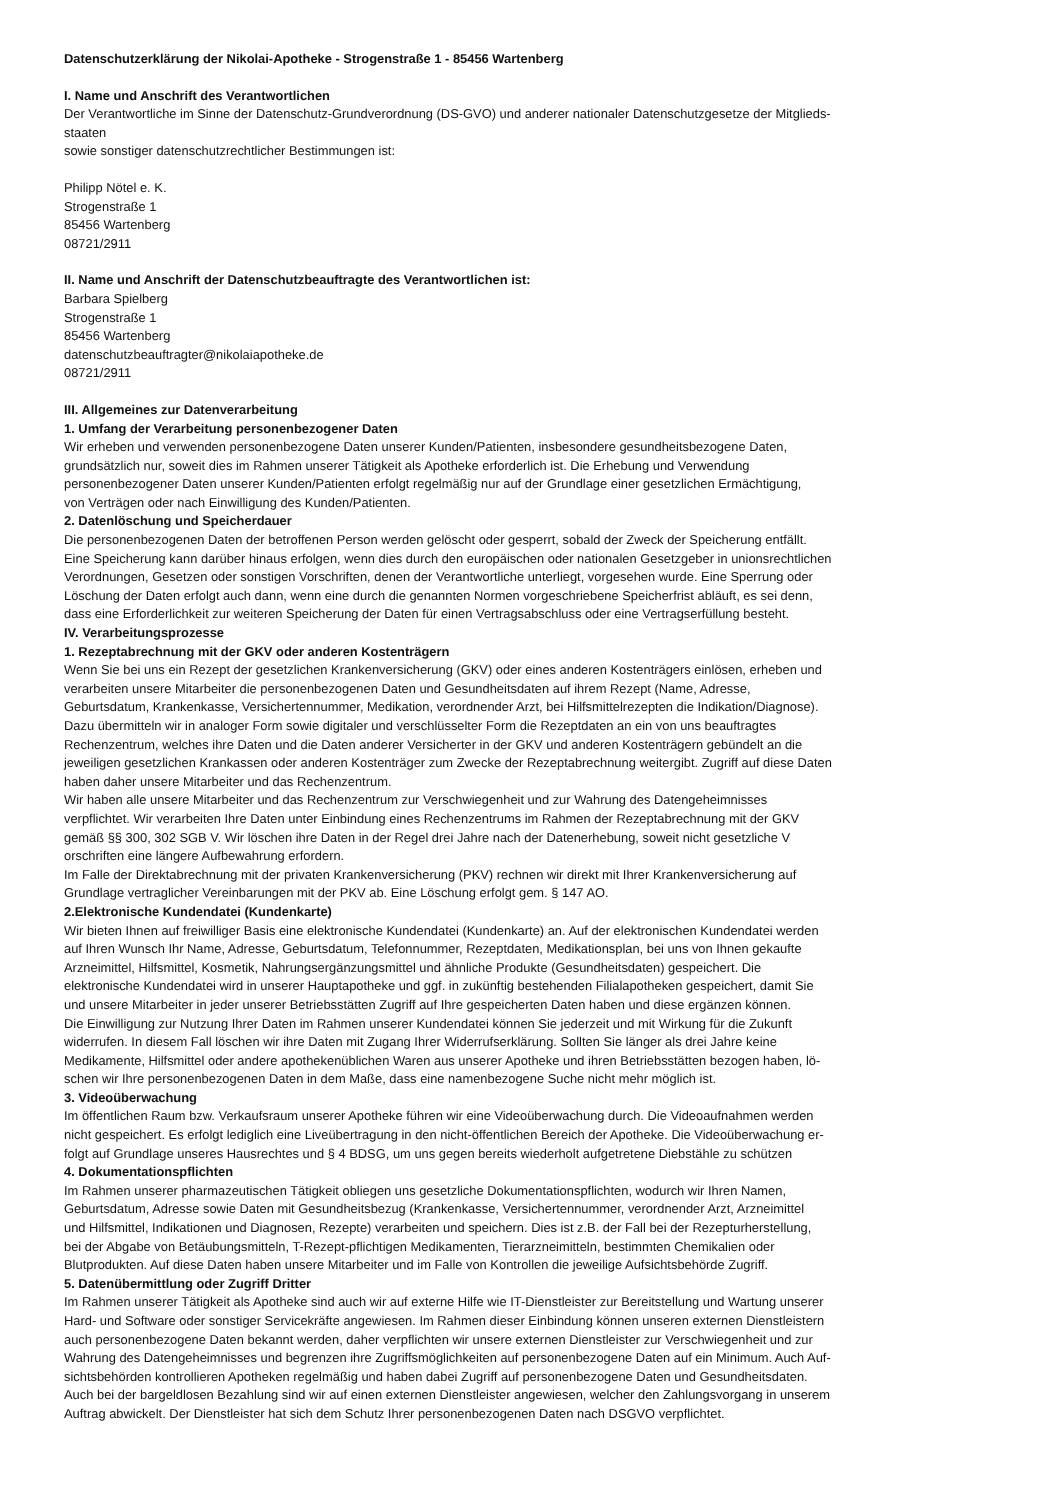Datenschutzerklärung der Nikolai-Apotheke - Strogenstraße 1 - 85456 Wartenberg
I. Name und Anschrift des Verantwortlichen
Der Verantwortliche im Sinne der Datenschutz-Grundverordnung (DS-GVO) und anderer nationaler Datenschutzgesetze der Mitglieds-
staaten
sowie sonstiger datenschutzrechtlicher Bestimmungen ist:
Philipp Nötel e. K.
Strogenstraße 1
85456 Wartenberg
08721/2911
II. Name und Anschrift der Datenschutzbeauftragte des Verantwortlichen ist:
Barbara Spielberg
Strogenstraße 1
85456 Wartenberg
datenschutzbeauftragter@nikolaiapotheke.de
08721/2911
III. Allgemeines zur Datenverarbeitung
1. Umfang der Verarbeitung personenbezogener Daten
Wir erheben und verwenden personenbezogene Daten unserer Kunden/Patienten, insbesondere gesundheitsbezogene Daten,
grundsätzlich nur, soweit dies im Rahmen unserer Tätigkeit als Apotheke erforderlich ist. Die Erhebung und Verwendung
personenbezogener Daten unserer Kunden/Patienten erfolgt regelmäßig nur auf der Grundlage einer gesetzlichen Ermächtigung,
von Verträgen oder nach Einwilligung des Kunden/Patienten.
2. Datenlöschung und Speicherdauer
Die personenbezogenen Daten der betroffenen Person werden gelöscht oder gesperrt, sobald der Zweck der Speicherung entfällt.
Eine Speicherung kann darüber hinaus erfolgen, wenn dies durch den europäischen oder nationalen Gesetzgeber in unionsrechtlichen
Verordnungen, Gesetzen oder sonstigen Vorschriften, denen der Verantwortliche unterliegt, vorgesehen wurde. Eine Sperrung oder
Löschung der Daten erfolgt auch dann, wenn eine durch die genannten Normen vorgeschriebene Speicherfrist abläuft, es sei denn,
dass eine Erforderlichkeit zur weiteren Speicherung der Daten für einen Vertragsabschluss oder eine Vertragserfüllung besteht.
IV. Verarbeitungsprozesse
1. Rezeptabrechnung mit der GKV oder anderen Kostenträgern
Wenn Sie bei uns ein Rezept der gesetzlichen Krankenversicherung (GKV) oder eines anderen Kostenträgers einlösen, erheben und
verarbeiten unsere Mitarbeiter die personenbezogenen Daten und Gesundheitsdaten auf ihrem Rezept (Name, Adresse,
Geburtsdatum, Krankenkasse, Versichertennummer, Medikation, verordnender Arzt, bei Hilfsmittelrezepten die Indikation/Diagnose).
Dazu übermitteln wir in analoger Form sowie digitaler und verschlüsselter Form die Rezeptdaten an ein von uns beauftragtes
Rechenzentrum, welches ihre Daten und die Daten anderer Versicherter in der GKV und anderen Kostenträgern gebündelt an die
jeweiligen gesetzlichen Krankassen oder anderen Kostenträger zum Zwecke der Rezeptabrechnung weitergibt. Zugriff auf diese Daten
haben daher unsere Mitarbeiter und das Rechenzentrum.
Wir haben alle unsere Mitarbeiter und das Rechenzentrum zur Verschwiegenheit und zur Wahrung des Datengeheimnisses
verpflichtet. Wir verarbeiten Ihre Daten unter Einbindung eines Rechenzentrums im Rahmen der Rezeptabrechnung mit der GKV
gemäß §§ 300, 302 SGB V. Wir löschen ihre Daten in der Regel drei Jahre nach der Datenerhebung, soweit nicht gesetzliche V
orschriften eine längere Aufbewahrung erfordern.
Im Falle der Direktabrechnung mit der privaten Krankenversicherung (PKV) rechnen wir direkt mit Ihrer Krankenversicherung auf
Grundlage vertraglicher Vereinbarungen mit der PKV ab. Eine Löschung erfolgt gem. § 147 AO.
2.Elektronische Kundendatei (Kundenkarte)
Wir bieten Ihnen auf freiwilliger Basis eine elektronische Kundendatei (Kundenkarte) an. Auf der elektronischen Kundendatei werden
auf Ihren Wunsch Ihr Name, Adresse, Geburtsdatum, Telefonnummer, Rezeptdaten, Medikationsplan, bei uns von Ihnen gekaufte
Arzneimittel, Hilfsmittel, Kosmetik, Nahrungsergänzungsmittel und ähnliche Produkte (Gesundheitsdaten) gespeichert. Die
elektronische Kundendatei wird in unserer Hauptapotheke und ggf. in zukünftig bestehenden Filialapotheken gespeichert, damit Sie
und unsere Mitarbeiter in jeder unserer Betriebsstätten Zugriff auf Ihre gespeicherten Daten haben und diese ergänzen können.
Die Einwilligung zur Nutzung Ihrer Daten im Rahmen unserer Kundendatei können Sie jederzeit und mit Wirkung für die Zukunft
widerrufen. In diesem Fall löschen wir ihre Daten mit Zugang Ihrer Widerrufserklärung. Sollten Sie länger als drei Jahre keine
Medikamente, Hilfsmittel oder andere apothekenüblichen Waren aus unserer Apotheke und ihren Betriebsstätten bezogen haben, lö-
schen wir Ihre personenbezogenen Daten in dem Maße, dass eine namenbezogene Suche nicht mehr möglich ist.
3. Videoüberwachung
Im öffentlichen Raum bzw. Verkaufsraum unserer Apotheke führen wir eine Videoüberwachung durch. Die Videoaufnahmen werden
nicht gespeichert. Es erfolgt lediglich eine Liveübertragung in den nicht-öffentlichen Bereich der Apotheke. Die Videoüberwachung er-
folgt auf Grundlage unseres Hausrechtes und § 4 BDSG, um uns gegen bereits wiederholt aufgetretene Diebstähle zu schützen
4. Dokumentationspflichten
Im Rahmen unserer pharmazeutischen Tätigkeit obliegen uns gesetzliche Dokumentationspflichten, wodurch wir Ihren Namen,
Geburtsdatum, Adresse sowie Daten mit Gesundheitsbezug (Krankenkasse, Versichertennummer, verordnender Arzt, Arzneimittel
und Hilfsmittel, Indikationen und Diagnosen, Rezepte) verarbeiten und speichern. Dies ist z.B. der Fall bei der Rezepturherstellung,
bei der Abgabe von Betäubungsmitteln, T-Rezept-pflichtigen Medikamenten, Tierarzneimitteln, bestimmten Chemikalien oder
Blutprodukten. Auf diese Daten haben unsere Mitarbeiter und im Falle von Kontrollen die jeweilige Aufsichtsbehörde Zugriff.
5. Datenübermittlung oder Zugriff Dritter
Im Rahmen unserer Tätigkeit als Apotheke sind auch wir auf externe Hilfe wie IT-Dienstleister zur Bereitstellung und Wartung unserer
Hard- und Software oder sonstiger Servicekräfte angewiesen. Im Rahmen dieser Einbindung können unseren externen Dienstleistern
auch personenbezogene Daten bekannt werden, daher verpflichten wir unsere externen Dienstleister zur Verschwiegenheit und zur
Wahrung des Datengeheimnisses und begrenzen ihre Zugriffsmöglichkeiten auf personenbezogene Daten auf ein Minimum. Auch Auf-
sichtsbehörden kontrollieren Apotheken regelmäßig und haben dabei Zugriff auf personenbezogene Daten und Gesundheitsdaten.
Auch bei der bargeldlosen Bezahlung sind wir auf einen externen Dienstleister angewiesen, welcher den Zahlungsvorgang in unserem
Auftrag abwickelt. Der Dienstleister hat sich dem Schutz Ihrer personenbezogenen Daten nach DSGVO verpflichtet.